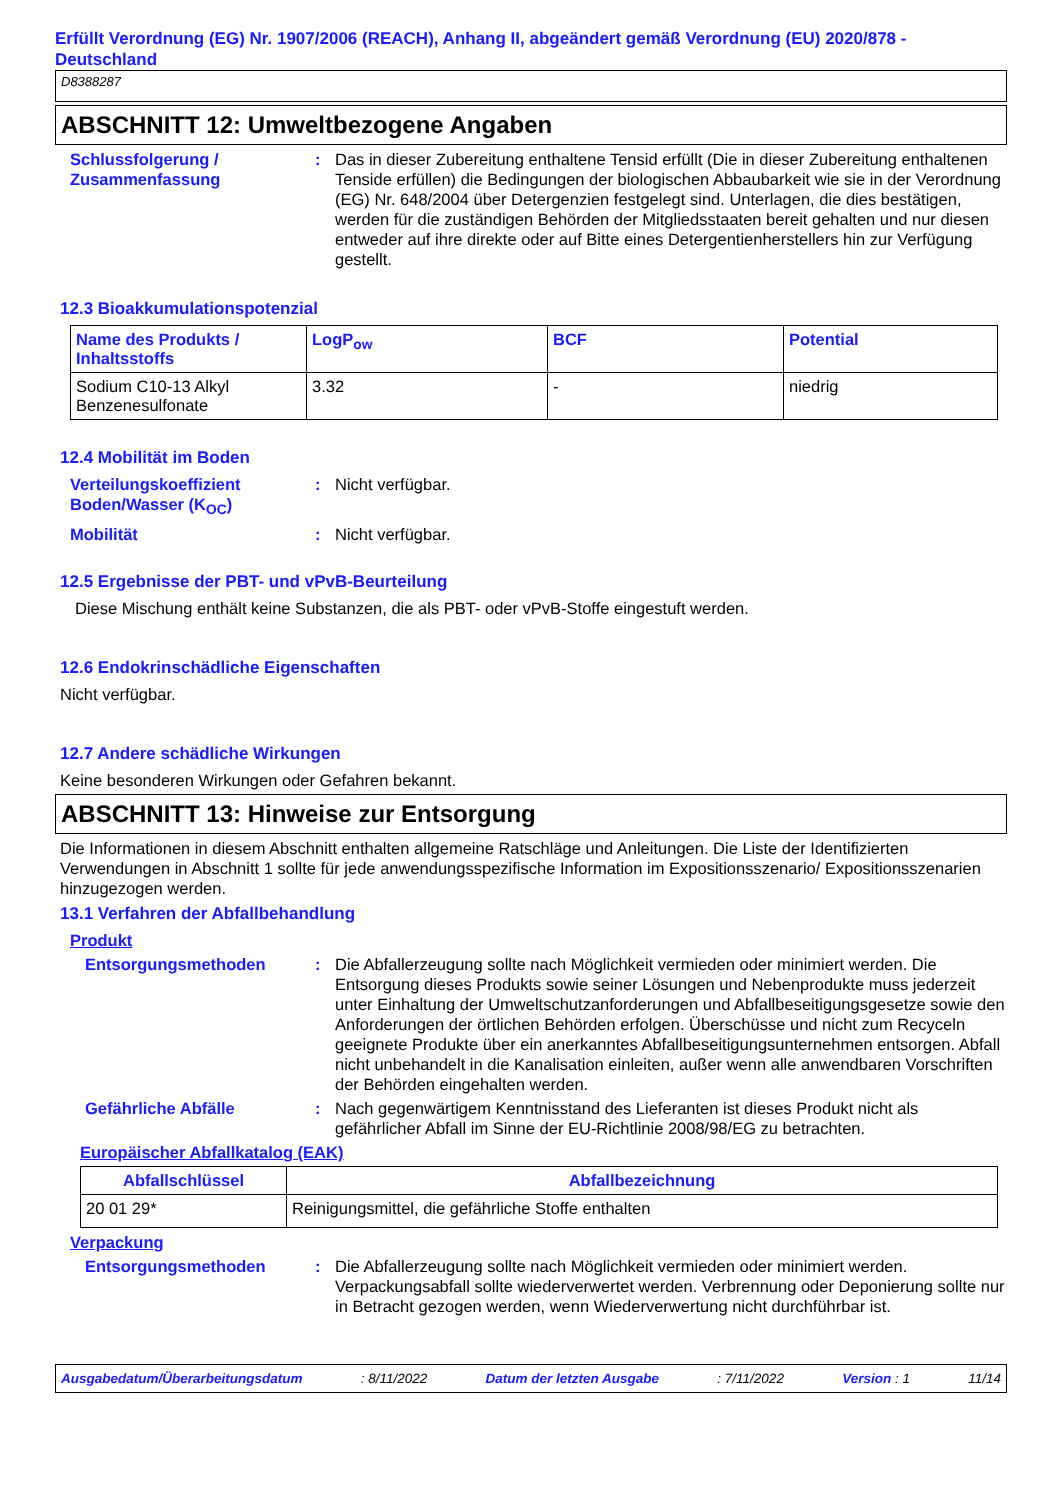Erfüllt Verordnung (EG) Nr. 1907/2006 (REACH), Anhang II, abgeändert gemäß Verordnung (EU) 2020/878 - Deutschland
D8388287
ABSCHNITT 12: Umweltbezogene Angaben
Schlussfolgerung / Zusammenfassung
: Das in dieser Zubereitung enthaltene Tensid erfüllt (Die in dieser Zubereitung enthaltenen Tenside erfüllen) die Bedingungen der biologischen Abbaubarkeit wie sie in der Verordnung (EG) Nr. 648/2004 über Detergenzien festgelegt sind. Unterlagen, die dies bestätigen, werden für die zuständigen Behörden der Mitgliedsstaaten bereit gehalten und nur diesen entweder auf ihre direkte oder auf Bitte eines Detergentienherstellers hin zur Verfügung gestellt.
12.3 Bioakkumulationspotenzial
| Name des Produkts / Inhaltsstoffs | LogP<sub>ow</sub> | BCF | Potential |
| --- | --- | --- | --- |
| Sodium C10-13 Alkyl Benzenesulfonate | 3.32 | - | niedrig |
12.4 Mobilität im Boden
Verteilungskoeffizient Boden/Wasser (K<sub>OC</sub>)
: Nicht verfügbar.
Mobilität : Nicht verfügbar.
12.5 Ergebnisse der PBT- und vPvB-Beurteilung
Diese Mischung enthält keine Substanzen, die als PBT- oder vPvB-Stoffe eingestuft werden.
12.6 Endokrinschädliche Eigenschaften
Nicht verfügbar.
12.7 Andere schädliche Wirkungen
Keine besonderen Wirkungen oder Gefahren bekannt.
ABSCHNITT 13: Hinweise zur Entsorgung
Die Informationen in diesem Abschnitt enthalten allgemeine Ratschläge und Anleitungen. Die Liste der Identifizierten Verwendungen in Abschnitt 1 sollte für jede anwendungsspezifische Information im Expositionsszenario/ Expositionsszenarien hinzugezogen werden.
13.1 Verfahren der Abfallbehandlung
Produkt
Entsorgungsmethoden : Die Abfallerzeugung sollte nach Möglichkeit vermieden oder minimiert werden. Die Entsorgung dieses Produkts sowie seiner Lösungen und Nebenprodukte muss jederzeit unter Einhaltung der Umweltschutzanforderungen und Abfallbeseitigungsgesetze sowie den Anforderungen der örtlichen Behörden erfolgen. Überschüsse und nicht zum Recyceln geeignete Produkte über ein anerkanntes Abfallbeseitigungsunternehmen entsorgen. Abfall nicht unbehandelt in die Kanalisation einleiten, außer wenn alle anwendbaren Vorschriften der Behörden eingehalten werden.
Gefährliche Abfälle : Nach gegenwärtigem Kenntnisstand des Lieferanten ist dieses Produkt nicht als gefährlicher Abfall im Sinne der EU-Richtlinie 2008/98/EG zu betrachten.
Europäischer Abfallkatalog (EAK)
| Abfallschlüssel | Abfallbezeichnung |
| --- | --- |
| 20 01 29* | Reinigungsmittel, die gefährliche Stoffe enthalten |
Verpackung
Entsorgungsmethoden : Die Abfallerzeugung sollte nach Möglichkeit vermieden oder minimiert werden. Verpackungsabfall sollte wiederverwertet werden. Verbrennung oder Deponierung sollte nur in Betracht gezogen werden, wenn Wiederverwertung nicht durchführbar ist.
Ausgabedatum/Überarbeitungsdatum: 8/11/2022 Datum der letzten Ausgabe: 7/11/2022 Version : 1 11/14